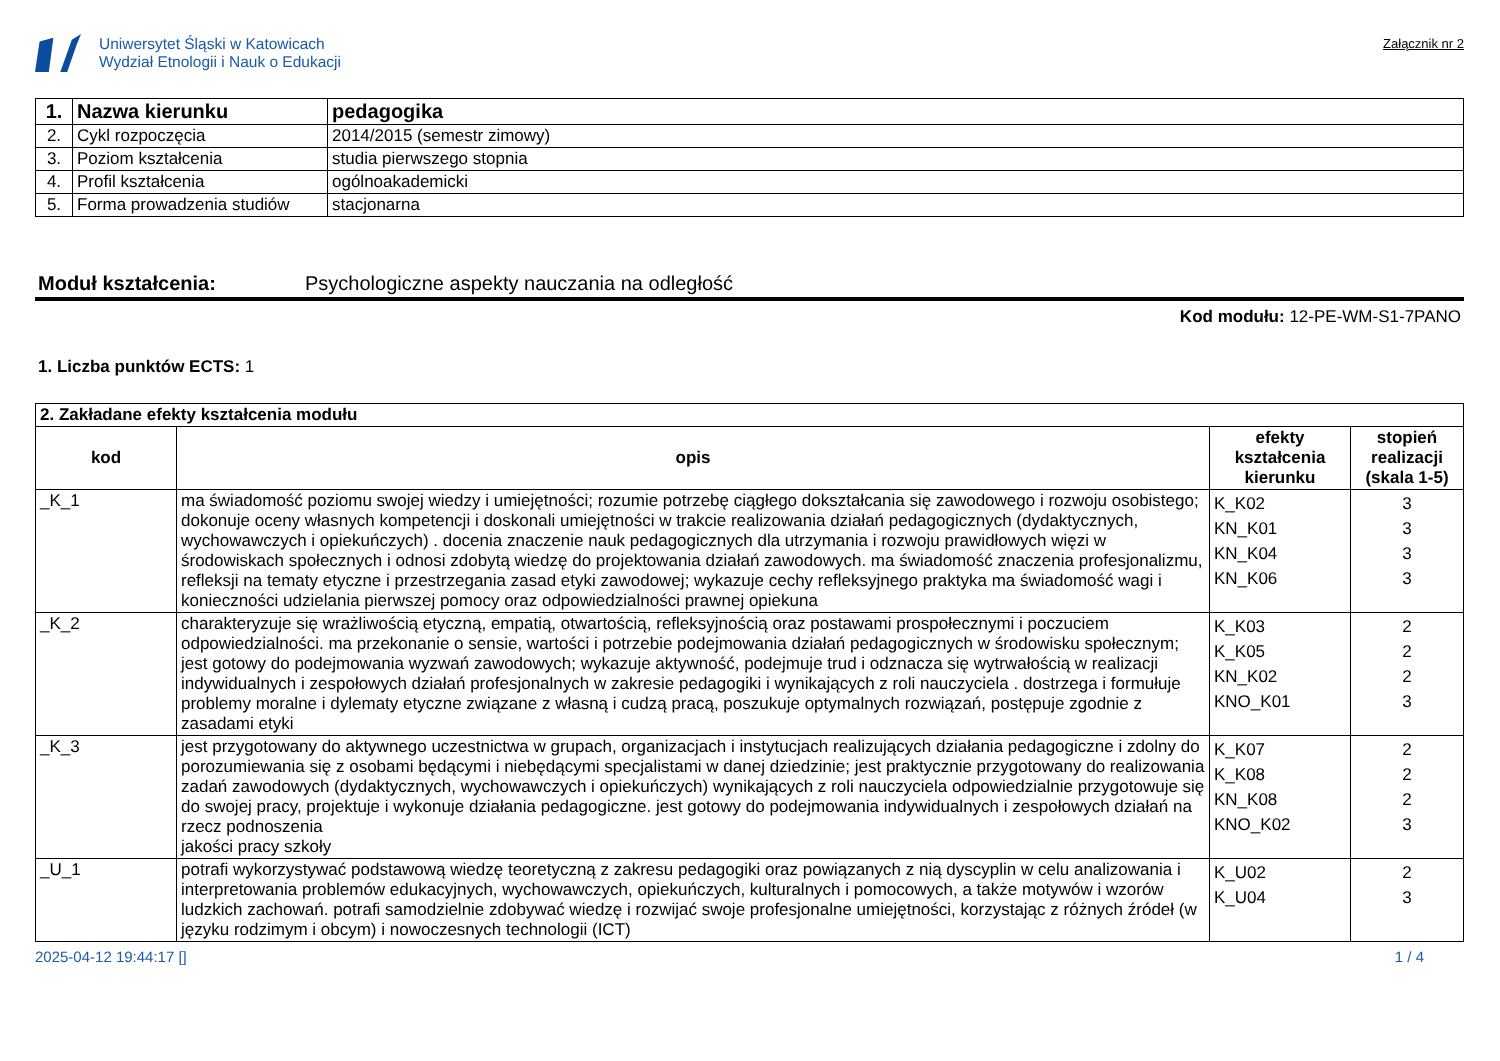Uniwersytet Śląski w Katowicach
Wydział Etnologii i Nauk o Edukacji
Załącznik nr 2
| 1. | Nazwa kierunku | pedagogika |
| 2. | Cykl rozpoczęcia | 2014/2015 (semestr zimowy) |
| 3. | Poziom kształcenia | studia pierwszego stopnia |
| 4. | Profil kształcenia | ogólnoakademicki |
| 5. | Forma prowadzenia studiów | stacjonarna |
Moduł kształcenia: Psychologiczne aspekty nauczania na odległość
Kod modułu: 12-PE-WM-S1-7PANO
1. Liczba punktów ECTS: 1
| 2. Zakładane efekty kształcenia modułu | | | |
| kod | opis | efekty kształcenia kierunku | stopień realizacji (skala 1-5) |
| _K_1 | ma świadomość poziomu swojej wiedzy i umiejętności; rozumie potrzebę ciągłego dokształcania się zawodowego i rozwoju osobistego; dokonuje oceny własnych kompetencji i doskonali umiejętności w trakcie realizowania działań pedagogicznych (dydaktycznych, wychowawczych i opiekuńczych) . docenia znaczenie nauk pedagogicznych dla utrzymania i rozwoju prawidłowych więzi w środowiskach społecznych i odnosi zdobytą wiedzę do projektowania działań zawodowych. ma świadomość znaczenia profesjonalizmu, refleksji na tematy etyczne i przestrzegania zasad etyki zawodowej; wykazuje cechy refleksyjnego praktyka ma świadomość wagi i konieczności udzielania pierwszej pomocy oraz odpowiedzialności prawnej opiekuna | K_K02 KN_K01 KN_K04 KN_K06 | 3 3 3 3 |
| _K_2 | charakteryzuje się wrażliwością etyczną, empatią, otwartością, refleksyjnością oraz postawami prospołecznymi i poczuciem odpowiedzialności. ma przekonanie o sensie, wartości i potrzebie podejmowania działań pedagogicznych w środowisku społecznym; jest gotowy do podejmowania wyzwań zawodowych; wykazuje aktywność, podejmuje trud i odznacza się wytrwałością w realizacji indywidualnych i zespołowych działań profesjonalnych w zakresie pedagogiki i wynikających z roli nauczyciela . dostrzega i formułuje problemy moralne i dylematy etyczne związane z własną i cudzą pracą, poszukuje optymalnych rozwiązań, postępuje zgodnie z zasadami etyki | K_K03 K_K05 KN_K02 KNO_K01 | 2 2 2 3 |
| _K_3 | jest przygotowany do aktywnego uczestnictwa w grupach, organizacjach i instytucjach realizujących działania pedagogiczne i zdolny do porozumiewania się z osobami będącymi i niebędącymi specjalistami w danej dziedzinie; jest praktycznie przygotowany do realizowania zadań zawodowych (dydaktycznych, wychowawczych i opiekuńczych) wynikających z roli nauczyciela odpowiedzialnie przygotowuje się do swojej pracy, projektuje i wykonuje działania pedagogiczne. jest gotowy do podejmowania indywidualnych i zespołowych działań na rzecz podnoszenia jakości pracy szkoły | K_K07 K_K08 KN_K08 KNO_K02 | 2 2 2 3 |
| _U_1 | potrafi wykorzystywać podstawową wiedzę teoretyczną z zakresu pedagogiki oraz powiązanych z nią dyscyplin w celu analizowania i interpretowania problemów edukacyjnych, wychowawczych, opiekuńczych, kulturalnych i pomocowych, a także motywów i wzorów ludzkich zachowań. potrafi samodzielnie zdobywać wiedzę i rozwijać swoje profesjonalne umiejętności, korzystając z różnych źródeł (w języku rodzimym i obcym) i nowoczesnych technologii (ICT) | K_U02 K_U04 | 2 3 |
2025-04-12 19:44:17 [] 1 / 4